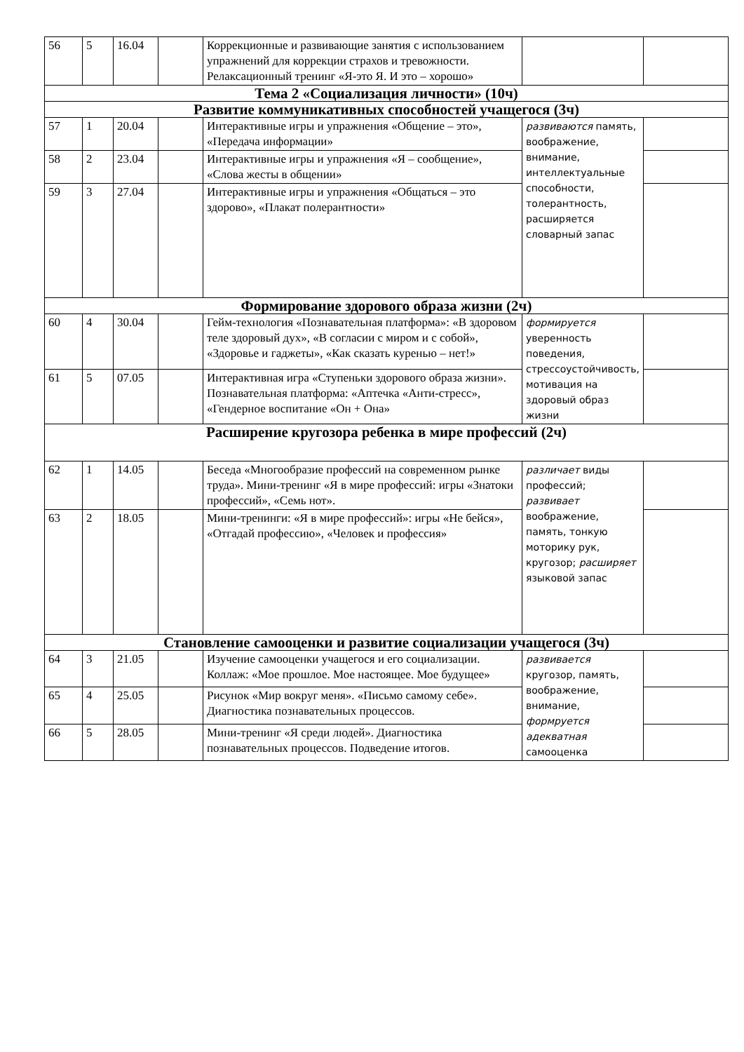| 56 | 5 | 16.04 | | Коррекционные и развивающие занятия с использованием упражнений для коррекции страхов и тревожности. Релаксационный тренинг «Я-это Я. И это – хорошо» | | |
| Тема 2 «Социализация личности» (10ч) | | | | | | |
| Развитие коммуникативных способностей учащегося (3ч) | | | | | | |
| 57 | 1 | 20.04 | | Интерактивные игры и упражнения «Общение – это», «Передача информации» | развиваются память, воображение, внимание, интеллектуальные способности, толерантность, расширяется словарный запас | |
| 58 | 2 | 23.04 | | Интерактивные игры и упражнения «Я – сообщение», «Слова жесты в общении» | | |
| 59 | 3 | 27.04 | | Интерактивные игры и упражнения «Общаться – это здорово», «Плакат полерантности» | | |
| Формирование здорового образа жизни (2ч) | | | | | | |
| 60 | 4 | 30.04 | | Гейм-технология «Познавательная платформа»: «В здоровом теле здоровый дух», «В согласии с миром и с собой», «Здоровье и гаджеты», «Как сказать куренью – нет!» | формируется уверенность поведения, стрессоустойчивость, мотивация на здоровый образ жизни | |
| 61 | 5 | 07.05 | | Интерактивная игра «Ступеньки здорового образа жизни». Познавательная платформа: «Аптечка «Анти-стресс», «Гендерное воспитание «Он + Она» | | |
| Расширение кругозора ребенка в мире профессий (2ч) | | | | | | |
| 62 | 1 | 14.05 | | Беседа «Многообразие профессий на современном рынке труда». Мини-тренинг «Я в мире профессий: игры «Знатоки профессий», «Семь нот». | различает виды профессий; развивает воображение, память, тонкую моторику рук, кругозор; расширяет языковой запас | |
| 63 | 2 | 18.05 | | Мини-тренинги: «Я в мире профессий»: игры «Не бейся», «Отгадай профессию», «Человек и профессия» | | |
| Становление самооценки и развитие социализации учащегося (3ч) | | | | | | |
| 64 | 3 | 21.05 | | Изучение самооценки учащегося и его социализации. Коллаж: «Мое прошлое. Мое настоящее. Мое будущее» | развивается кругозор, память, воображение, внимание, формруется адекватная самооценка | |
| 65 | 4 | 25.05 | | Рисунок «Мир вокруг меня». «Письмо самому себе». Диагностика познавательных процессов. | | |
| 66 | 5 | 28.05 | | Мини-тренинг «Я среди людей». Диагностика познавательных процессов. Подведение итогов. | | |